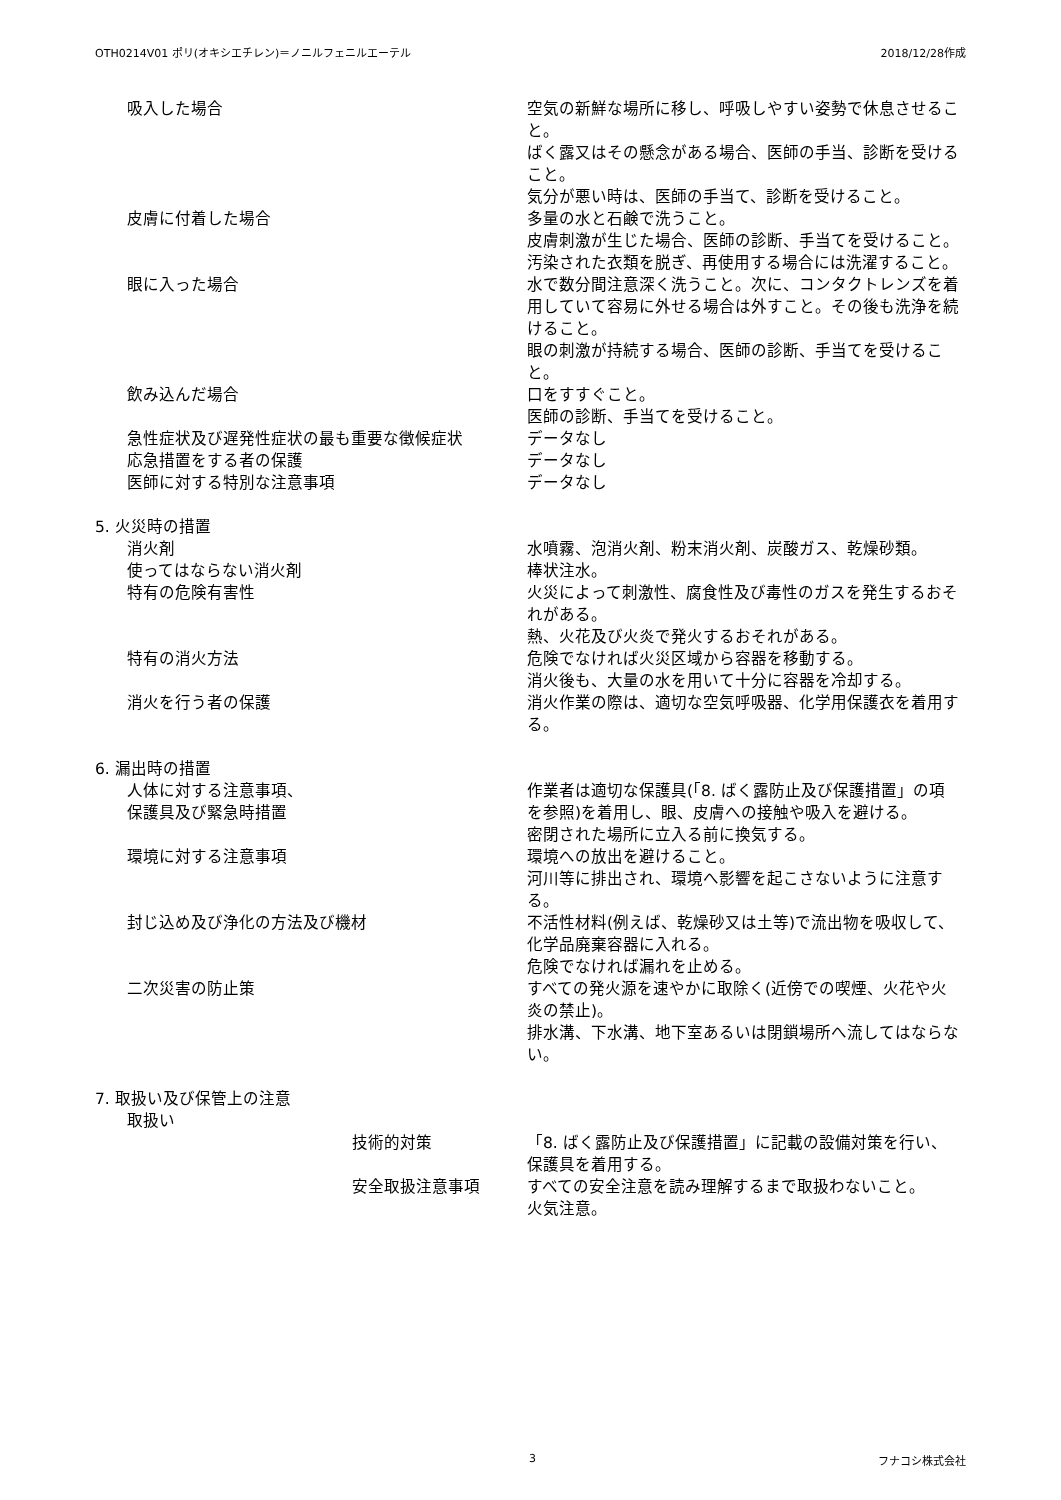OTH0214V01 ポリ(オキシエチレン)＝ノニルフェニルエーテル 2018/12/28作成
吸入した場合 空気の新鮮な場所に移し、呼吸しやすい姿勢で休息させること。
ばく露又はその懸念がある場合、医師の手当、診断を受けること。
気分が悪い時は、医師の手当て、診断を受けること。
皮膚に付着した場合 多量の水と石鹸で洗うこと。
皮膚刺激が生じた場合、医師の診断、手当てを受けること。
汚染された衣類を脱ぎ、再使用する場合には洗濯すること。
眼に入った場合 水で数分間注意深く洗うこと。次に、コンタクトレンズを着用していて容易に外せる場合は外すこと。その後も洗浄を続けること。
眼の刺激が持続する場合、医師の診断、手当てを受けること。
飲み込んだ場合 口をすすぐこと。
医師の診断、手当てを受けること。
急性症状及び遅発性症状の最も重要な徴候症状 データなし
応急措置をする者の保護 データなし
医師に対する特別な注意事項 データなし
5. 火災時の措置
消火剤 水噴霧、泡消火剤、粉末消火剤、炭酸ガス、乾燥砂類。
使ってはならない消火剤 棒状注水。
特有の危険有害性 火災によって刺激性、腐食性及び毒性のガスを発生するおそれがある。
熱、火花及び火炎で発火するおそれがある。
特有の消火方法 危険でなければ火災区域から容器を移動する。
消火後も、大量の水を用いて十分に容器を冷却する。
消火を行う者の保護 消火作業の際は、適切な空気呼吸器、化学用保護衣を着用する。
6. 漏出時の措置
人体に対する注意事項、
保護具及び緊急時措置
作業者は適切な保護具(「8. ばく露防止及び保護措置」の項を参照)を着用し、眼、皮膚への接触や吸入を避ける。
密閉された場所に立入る前に換気する。
環境に対する注意事項 環境への放出を避けること。
河川等に排出され、環境へ影響を起こさないように注意する。
封じ込め及び浄化の方法及び機材 不活性材料(例えば、乾燥砂又は土等)で流出物を吸収して、化学品廃棄容器に入れる。
危険でなければ漏れを止める。
二次災害の防止策 すべての発火源を速やかに取除く(近傍での喫煙、火花や火炎の禁止)。
排水溝、下水溝、地下室あるいは閉鎖場所へ流してはならない。
7. 取扱い及び保管上の注意
取扱い
技術的対策 「8. ばく露防止及び保護措置」に記載の設備対策を行い、保護具を着用する。
安全取扱注意事項 すべての安全注意を読み理解するまで取扱わないこと。
火気注意。
3 フナコシ株式会社